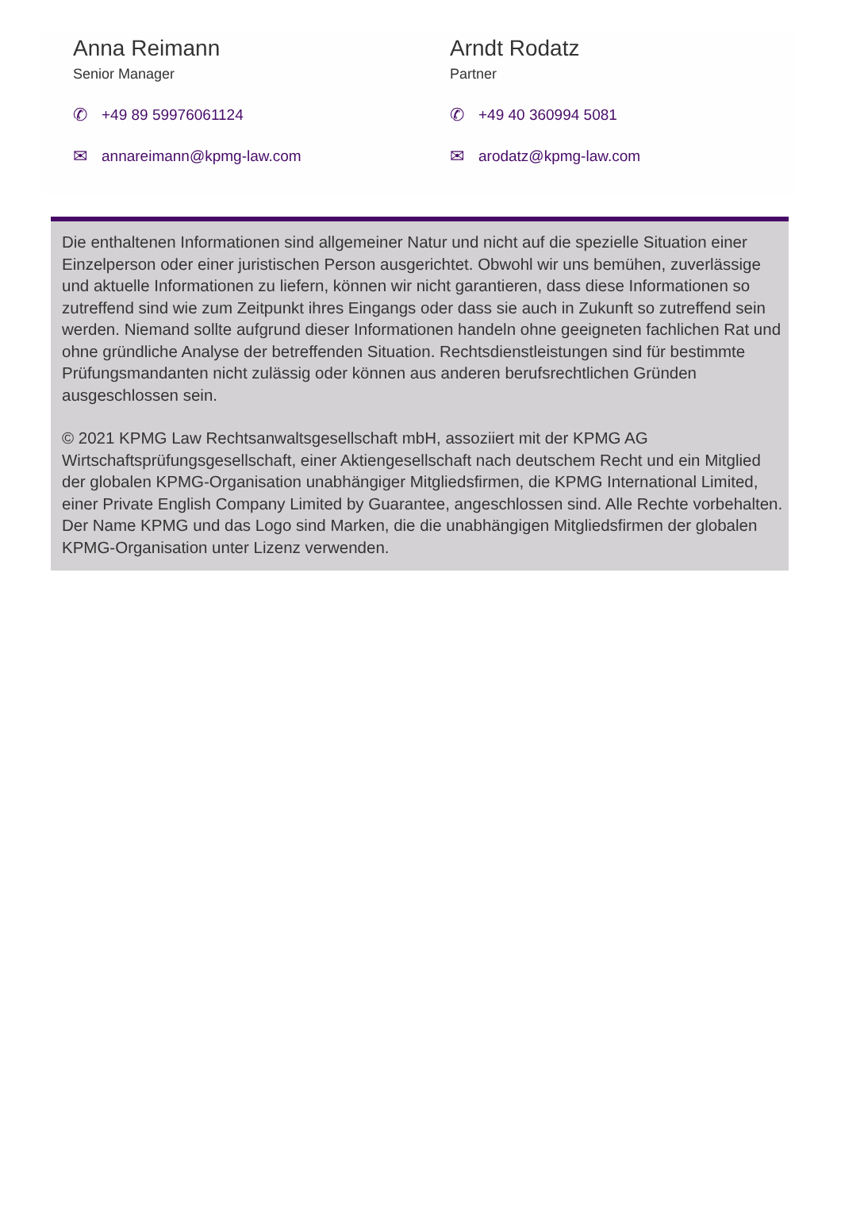Anna Reimann
Senior Manager
✆ +49 89 59976061124
✉ annareimann@kpmg-law.com
Arndt Rodatz
Partner
✆ +49 40 360994 5081
✉ arodatz@kpmg-law.com
Die enthaltenen Informationen sind allgemeiner Natur und nicht auf die spezielle Situation einer Einzelperson oder einer juristischen Person ausgerichtet. Obwohl wir uns bemühen, zuverlässige und aktuelle Informationen zu liefern, können wir nicht garantieren, dass diese Informationen so zutreffend sind wie zum Zeitpunkt ihres Eingangs oder dass sie auch in Zukunft so zutreffend sein werden. Niemand sollte aufgrund dieser Informationen handeln ohne geeigneten fachlichen Rat und ohne gründliche Analyse der betreffenden Situation. Rechtsdienstleistungen sind für bestimmte Prüfungsmandanten nicht zulässig oder können aus anderen berufsrechtlichen Gründen ausgeschlossen sein.
© 2021 KPMG Law Rechtsanwaltsgesellschaft mbH, assoziiert mit der KPMG AG Wirtschaftsprüfungsgesellschaft, einer Aktiengesellschaft nach deutschem Recht und ein Mitglied der globalen KPMG-Organisation unabhängiger Mitgliedsfirmen, die KPMG International Limited, einer Private English Company Limited by Guarantee, angeschlossen sind. Alle Rechte vorbehalten. Der Name KPMG und das Logo sind Marken, die die unabhängigen Mitgliedsfirmen der globalen KPMG-Organisation unter Lizenz verwenden.